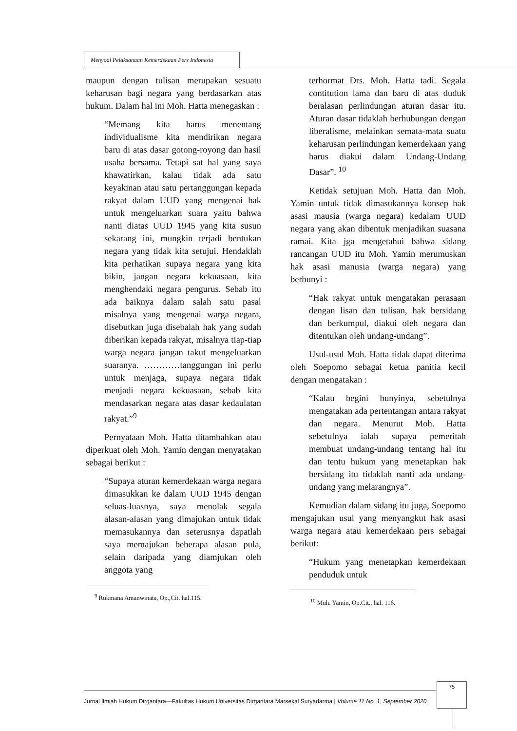Menyoal Pelaksanaan Kemerdekaan Pers Indonesia
maupun dengan tulisan merupakan sesuatu keharusan bagi negara yang berdasarkan atas hukum. Dalam hal ini Moh. Hatta menegaskan :
“Memang kita harus menentang individualisme kita mendirikan negara baru di atas dasar gotong-royong dan hasil usaha bersama. Tetapi sat hal yang saya khawatirkan, kalau tidak ada satu keyakinan atau satu pertanggungan kepada rakyat dalam UUD yang mengenai hak untuk mengeluarkan suara yaitu bahwa nanti diatas UUD 1945 yang kita susun sekarang ini, mungkin terjadi bentukan negara yang tidak kita setujui. Hendaklah kita perhatikan supaya negara yang kita bikin, jangan negara kekuasaan, kita menghendaki negara pengurus. Sebab itu ada baiknya dalam salah satu pasal misalnya yang mengenai warga negara, disebutkan juga disebalah hak yang sudah diberikan kepada rakyat, misalnya tiap-tiap warga negara jangan takut mengeluarkan suaranya. …………tanggungan ini perlu untuk menjaga, supaya negara tidak menjadi negara kekuasaan, sebab kita mendasarkan negara atas dasar kedaulatan rakyat.”<sup>9</sup>
Pernyataan Moh. Hatta ditambahkan atau diperkuat oleh Moh. Yamin dengan menyatakan sebagai berikut :
“Supaya aturan kemerdekaan warga negara dimasukkan ke dalam UUD 1945 dengan seluas-luasnya, saya menolak segala alasan-alasan yang dimajukan untuk tidak memasukannya dan seterusnya dapatlah saya memajukan beberapa alasan pula, selain daripada yang diamjukan oleh anggota yang
<sup>9</sup> Rukmana Amanwinata, Op.,Cit. hal.115.
terhormat Drs. Moh. Hatta tadi. Segala contitution lama dan baru di atas duduk beralasan perlindungan aturan dasar itu. Aturan dasar tidaklah berhubungan dengan liberalisme, melainkan semata-mata suatu keharusan perlindungan kemerdekaan yang harus diakui dalam Undang-Undang Dasar”. <sup>10</sup>
Ketidak setujuan Moh. Hatta dan Moh. Yamin untuk tidak dimasukannya konsep hak asasi mausia (warga negara) kedalam UUD negara yang akan dibentuk menjadikan suasana ramai. Kita jga mengetahui bahwa sidang rancangan UUD itu Moh. Yamin merumuskan hak asasi manusia (warga negara) yang berbunyi :
“Hak rakyat untuk mengatakan perasaan dengan lisan dan tulisan, hak bersidang dan berkumpul, diakui oleh negara dan ditentukan oleh undang-undang”.
Usul-usul Moh. Hatta tidak dapat diterima oleh Soepomo sebagai ketua panitia kecil dengan mengatakan :
“Kalau begini bunyinya, sebetulnya mengatakan ada pertentangan antara rakyat dan negara. Menurut Moh. Hatta sebetulnya ialah supaya pemeritah membuat undang-undang tentang hal itu dan tentu hukum yang menetapkan hak bersidang itu tidaklah nanti ada undang-undang yang melarangnya”.
Kemudian dalam sidang itu juga, Soepomo mengajukan usul yang menyangkut hak asasi warga negara atau kemerdekaan pers sebagai berikut:
“Hukum yang menetapkan kemerdekaan penduduk untuk
<sup>10</sup> Muh. Yamin, Op.Cit., hal. 116.
Jurnal Ilmiah Hukum Dirgantara—Fakultas Hukum Universitas Dirgantara Marsekal Suryadarma | Volume 11 No. 1, September 2020
75